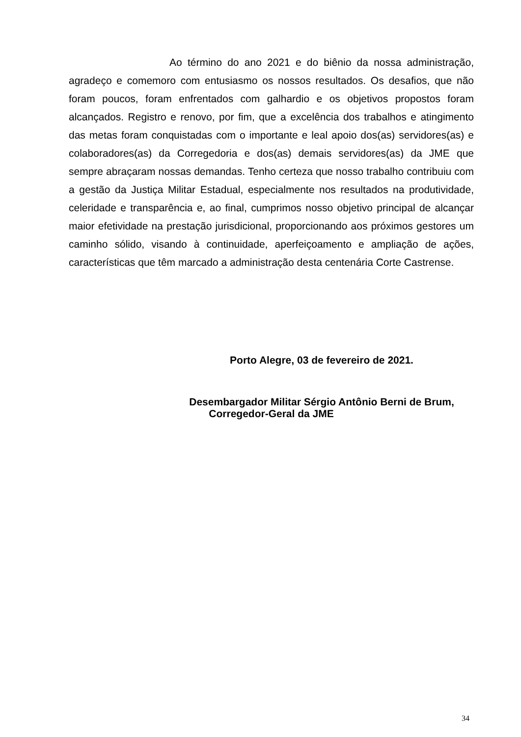Ao término do ano 2021 e do biênio da nossa administração, agradeço e comemoro com entusiasmo os nossos resultados. Os desafios, que não foram poucos, foram enfrentados com galhardio e os objetivos propostos foram alcançados. Registro e renovo, por fim, que a excelência dos trabalhos e atingimento das metas foram conquistadas com o importante e leal apoio dos(as) servidores(as) e colaboradores(as) da Corregedoria e dos(as) demais servidores(as) da JME que sempre abraçaram nossas demandas. Tenho certeza que nosso trabalho contribuiu com a gestão da Justiça Militar Estadual, especialmente nos resultados na produtividade, celeridade e transparência e, ao final, cumprimos nosso objetivo principal de alcançar maior efetividade na prestação jurisdicional, proporcionando aos próximos gestores um caminho sólido, visando à continuidade, aperfeiçoamento e ampliação de ações, características que têm marcado a administração desta centenária Corte Castrense.
Porto Alegre, 03 de fevereiro de 2021.
Desembargador Militar Sérgio Antônio Berni de Brum,
Corregedor-Geral da JME
34